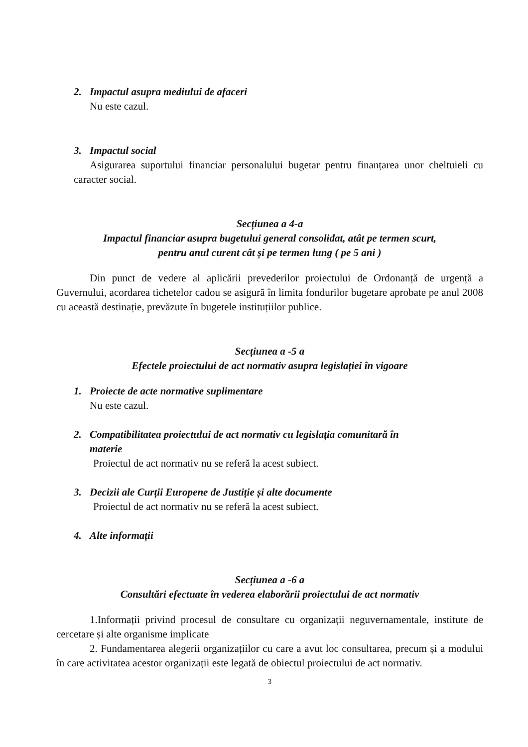2. Impactul asupra mediului de afaceri
Nu este cazul.
3. Impactul social
Asigurarea suportului financiar personalului bugetar pentru finanțarea unor cheltuieli cu caracter social.
Secțiunea a 4-a
Impactul financiar asupra bugetului general consolidat, atât pe termen scurt,
pentru anul curent cât și pe termen lung ( pe 5 ani )
Din punct de vedere al aplicării prevederilor proiectului de Ordonanță de urgență a Guvernului, acordarea tichetelor cadou se asigură în limita fondurilor bugetare aprobate pe anul 2008 cu această destinație, prevăzute în bugetele instituțiilor publice.
Secțiunea a -5 a
Efectele proiectului de act normativ asupra legislației în vigoare
1. Proiecte de acte normative suplimentare
Nu este cazul.
2. Compatibilitatea proiectului de act normativ cu legislația comunitară în
materie
Proiectul de act normativ nu se referă la acest subiect.
3. Decizii ale Curții Europene de Justiție și alte documente
Proiectul de act normativ nu se referă la acest subiect.
4. Alte informații
Secțiunea a -6 a
Consultări efectuate în vederea elaborării proiectului de act normativ
1.Informații privind procesul de consultare cu organizații neguvernamentale, institute de cercetare și alte organisme implicate
2. Fundamentarea alegerii organizațiilor cu care a avut loc consultarea, precum și a modului în care activitatea acestor organizații este legată de obiectul proiectului de act normativ.
3